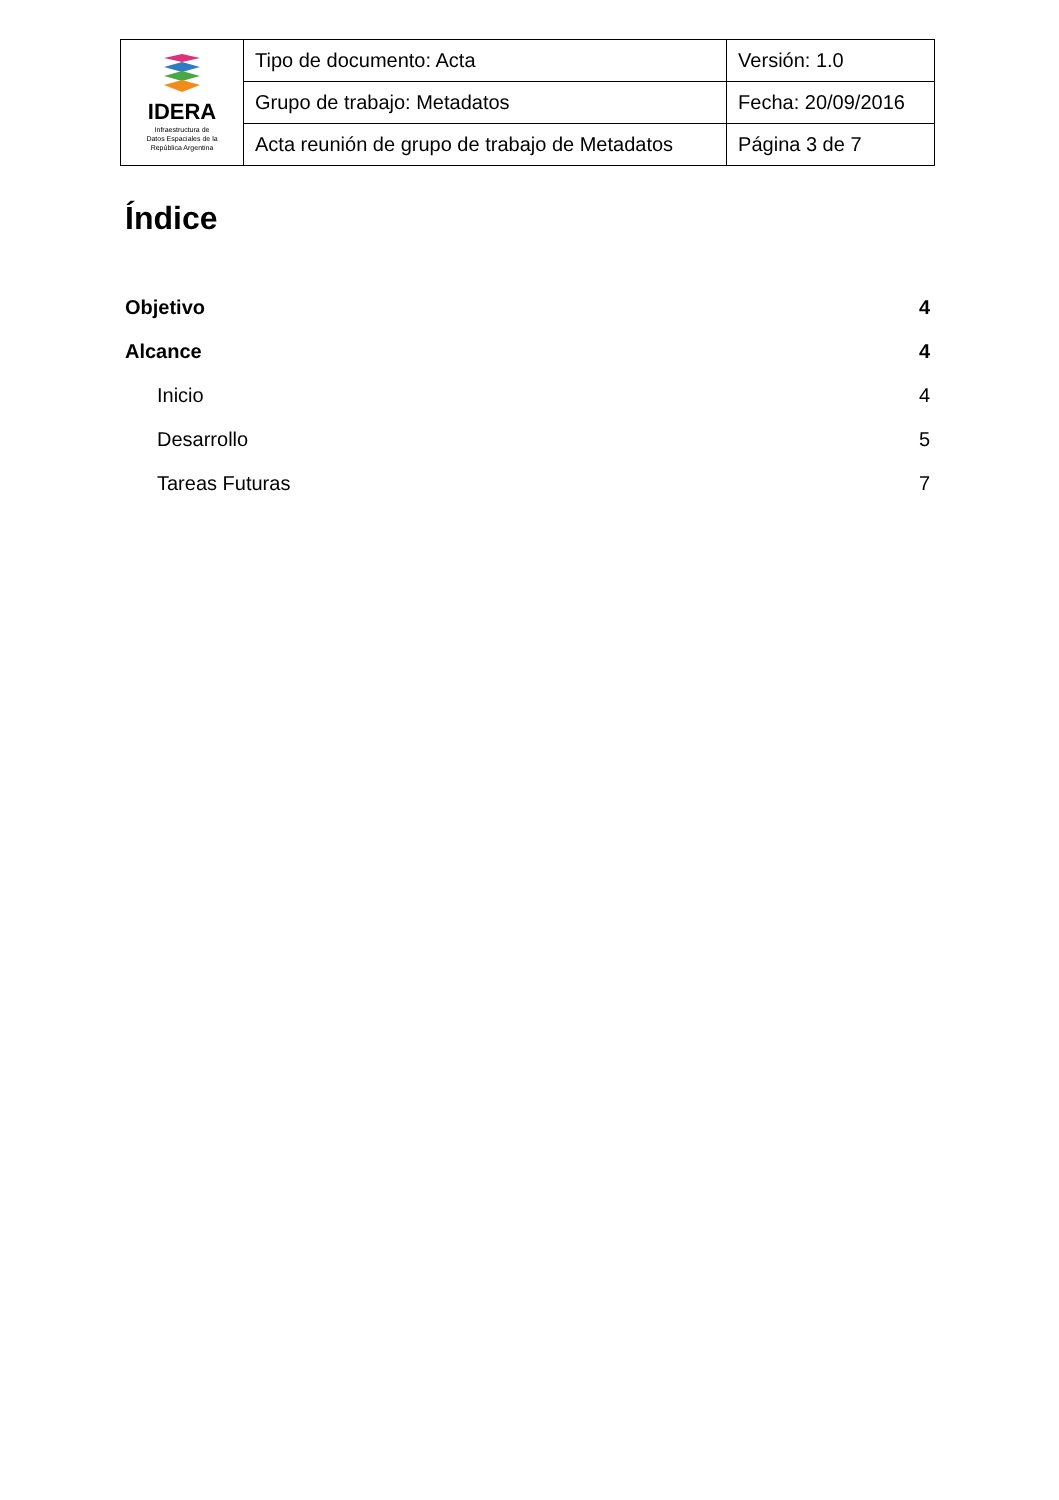| IDERA Infraestructura de Datos Espaciales de la República Argentina | Tipo de documento: Acta | Versión: 1.0 |
| | Grupo de trabajo: Metadatos | Fecha: 20/09/2016 |
| | Acta reunión de grupo de trabajo de Metadatos | Página 3 de 7 |
Índice
Objetivo 4
Alcance 4
Inicio 4
Desarrollo 5
Tareas Futuras 7